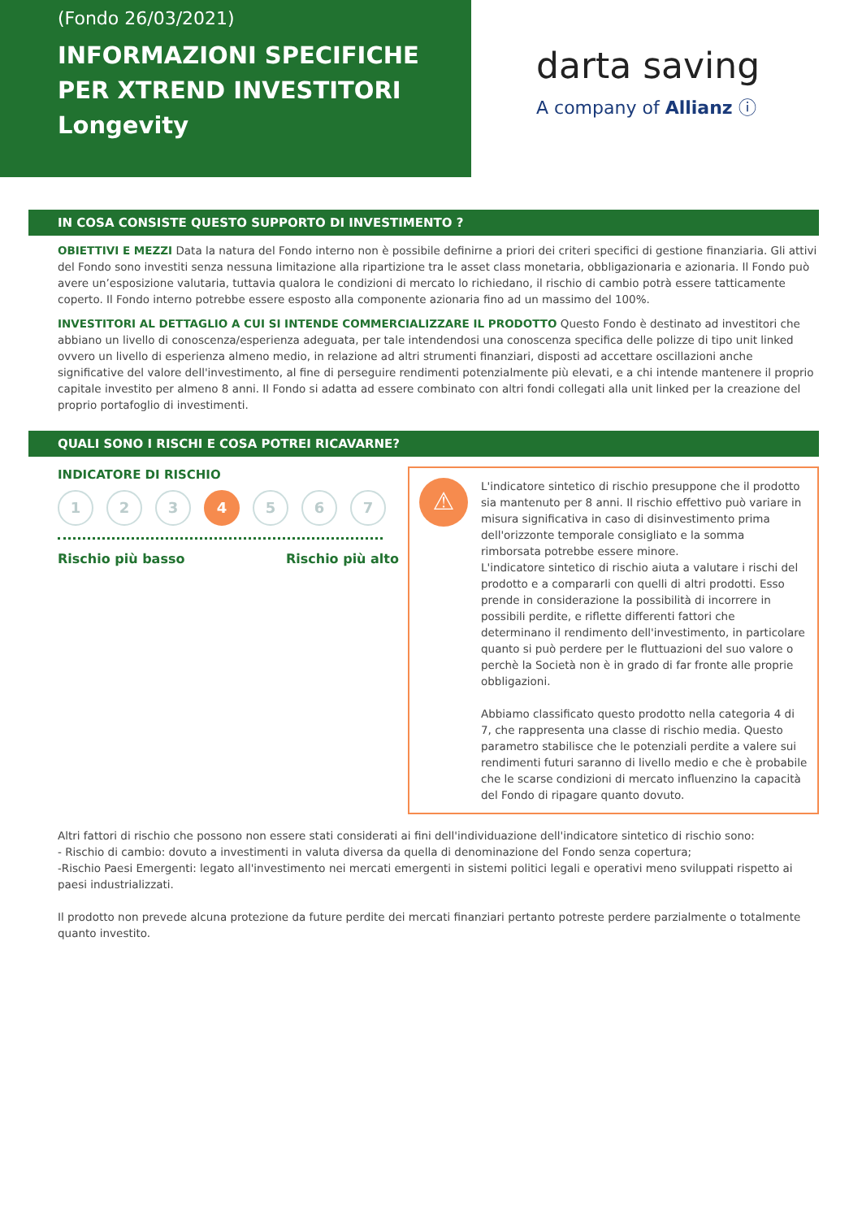(Fondo 26/03/2021)
INFORMAZIONI SPECIFICHE PER XTREND INVESTITORI Longevity
darta saving
A company of Allianz ⓘ
IN COSA CONSISTE QUESTO SUPPORTO DI INVESTIMENTO ?
OBIETTIVI E MEZZI Data la natura del Fondo interno non è possibile definirne a priori dei criteri specifici di gestione finanziaria. Gli attivi del Fondo sono investiti senza nessuna limitazione alla ripartizione tra le asset class monetaria, obbligazionaria e azionaria. Il Fondo può avere un’esposizione valutaria, tuttavia qualora le condizioni di mercato lo richiedano, il rischio di cambio potrà essere tatticamente coperto. Il Fondo interno potrebbe essere esposto alla componente azionaria fino ad un massimo del 100%.
INVESTITORI AL DETTAGLIO A CUI SI INTENDE COMMERCIALIZZARE IL PRODOTTO Questo Fondo è destinato ad investitori che abbiano un livello di conoscenza/esperienza adeguata, per tale intendendosi una conoscenza specifica delle polizze di tipo unit linked ovvero un livello di esperienza almeno medio, in relazione ad altri strumenti finanziari, disposti ad accettare oscillazioni anche significative del valore dell'investimento, al fine di perseguire rendimenti potenzialmente più elevati, e a chi intende mantenere il proprio capitale investito per almeno 8 anni. Il Fondo si adatta ad essere combinato con altri fondi collegati alla unit linked per la creazione del proprio portafoglio di investimenti.
QUALI SONO I RISCHI E COSA POTREI RICAVARNE?
INDICATORE DI RISCHIO
1 2 3 4 5 6 7
Rischio più basso Rischio più alto
⚠
L'indicatore sintetico di rischio presuppone che il prodotto sia mantenuto per 8 anni. Il rischio effettivo può variare in misura significativa in caso di disinvestimento prima dell'orizzonte temporale consigliato e la somma rimborsata potrebbe essere minore.
L'indicatore sintetico di rischio aiuta a valutare i rischi del prodotto e a compararli con quelli di altri prodotti. Esso prende in considerazione la possibilità di incorrere in possibili perdite, e riflette differenti fattori che determinano il rendimento dell'investimento, in particolare quanto si può perdere per le fluttuazioni del suo valore o perchè la Società non è in grado di far fronte alle proprie obbligazioni.
Abbiamo classificato questo prodotto nella categoria 4 di 7, che rappresenta una classe di rischio media. Questo parametro stabilisce che le potenziali perdite a valere sui rendimenti futuri saranno di livello medio e che è probabile che le scarse condizioni di mercato influenzino la capacità del Fondo di ripagare quanto dovuto.
Altri fattori di rischio che possono non essere stati considerati ai fini dell'individuazione dell'indicatore sintetico di rischio sono:
- Rischio di cambio: dovuto a investimenti in valuta diversa da quella di denominazione del Fondo senza copertura;
-Rischio Paesi Emergenti: legato all'investimento nei mercati emergenti in sistemi politici legali e operativi meno sviluppati rispetto ai paesi industrializzati.
Il prodotto non prevede alcuna protezione da future perdite dei mercati finanziari pertanto potreste perdere parzialmente o totalmente quanto investito.